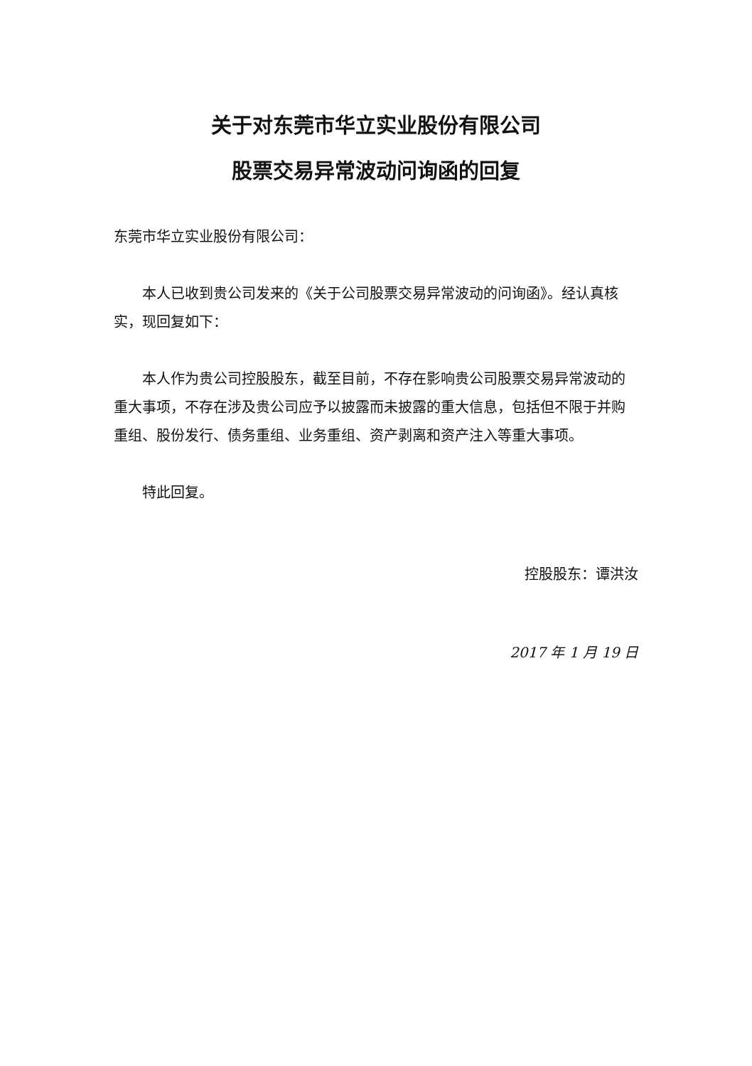关于对东莞市华立实业股份有限公司
股票交易异常波动问询函的回复
东莞市华立实业股份有限公司：
本人已收到贵公司发来的《关于公司股票交易异常波动的问询函》。经认真核实，现回复如下：
本人作为贵公司控股股东，截至目前，不存在影响贵公司股票交易异常波动的重大事项，不存在涉及贵公司应予以披露而未披露的重大信息，包括但不限于并购重组、股份发行、债务重组、业务重组、资产剥离和资产注入等重大事项。
特此回复。
控股股东：谭洪汝
2017 年 1 月 19 日